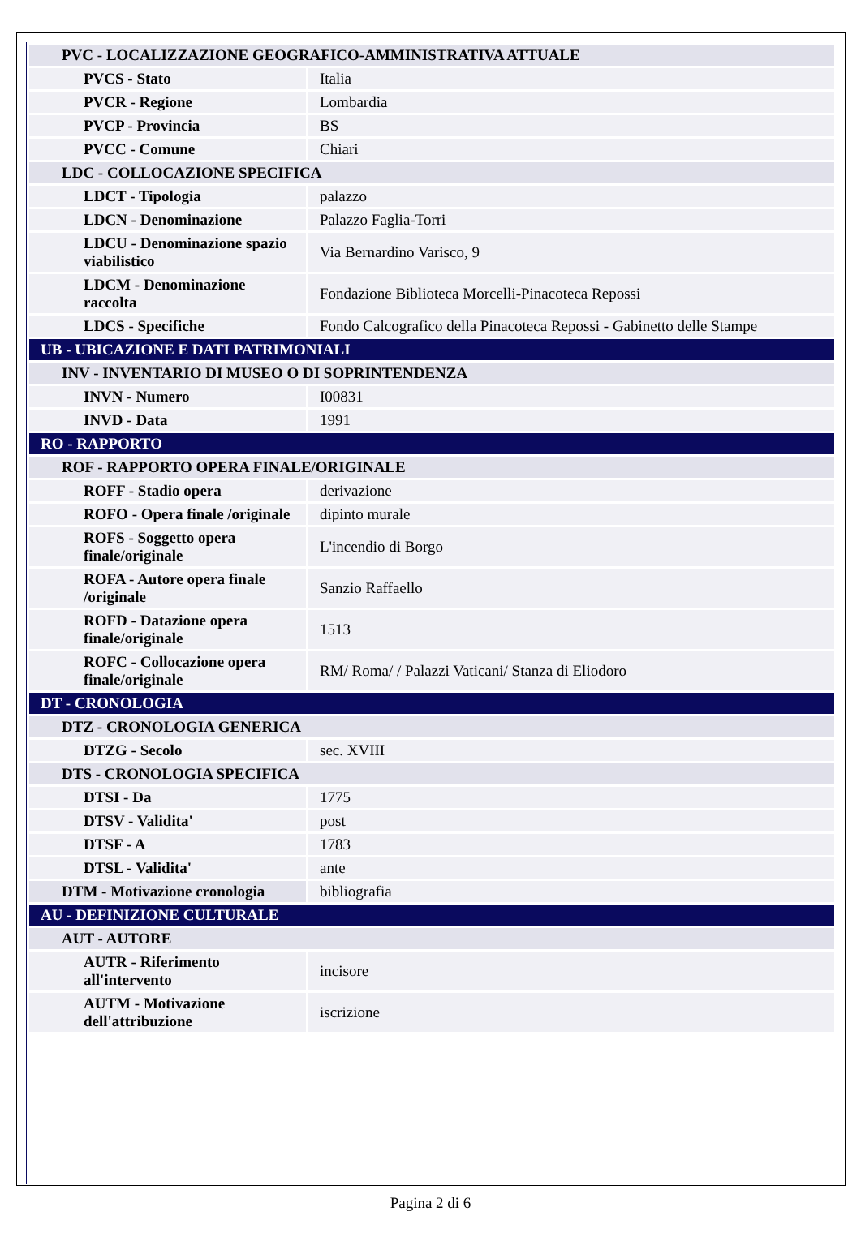| PVC - LOCALIZZAZIONE GEOGRAFICO-AMMINISTRATIVA ATTUALE | |
| PVCS - Stato | Italia |
| PVCR - Regione | Lombardia |
| PVCP - Provincia | BS |
| PVCC - Comune | Chiari |
| LDC - COLLOCAZIONE SPECIFICA | |
| LDCT - Tipologia | palazzo |
| LDCN - Denominazione | Palazzo Faglia-Torri |
| LDCU - Denominazione spazio viabilistico | Via Bernardino Varisco, 9 |
| LDCM - Denominazione raccolta | Fondazione Biblioteca Morcelli-Pinacoteca Repossi |
| LDCS - Specifiche | Fondo Calcografico della Pinacoteca Repossi - Gabinetto delle Stampe |
| UB - UBICAZIONE E DATI PATRIMONIALI | |
| INV - INVENTARIO DI MUSEO O DI SOPRINTENDENZA | |
| INVN - Numero | I00831 |
| INVD - Data | 1991 |
| RO - RAPPORTO | |
| ROF - RAPPORTO OPERA FINALE/ORIGINALE | |
| ROFF - Stadio opera | derivazione |
| ROFO - Opera finale /originale | dipinto murale |
| ROFS - Soggetto opera finale/originale | L'incendio di Borgo |
| ROFA - Autore opera finale /originale | Sanzio Raffaello |
| ROFD - Datazione opera finale/originale | 1513 |
| ROFC - Collocazione opera finale/originale | RM/ Roma/ / Palazzi Vaticani/ Stanza di Eliodoro |
| DT - CRONOLOGIA | |
| DTZ - CRONOLOGIA GENERICA | |
| DTZG - Secolo | sec. XVIII |
| DTS - CRONOLOGIA SPECIFICA | |
| DTSI - Da | 1775 |
| DTSV - Validita' | post |
| DTSF - A | 1783 |
| DTSL - Validita' | ante |
| DTM - Motivazione cronologia | bibliografia |
| AU - DEFINIZIONE CULTURALE | |
| AUT - AUTORE | |
| AUTR - Riferimento all'intervento | incisore |
| AUTM - Motivazione dell'attribuzione | iscrizione |
Pagina 2 di 6